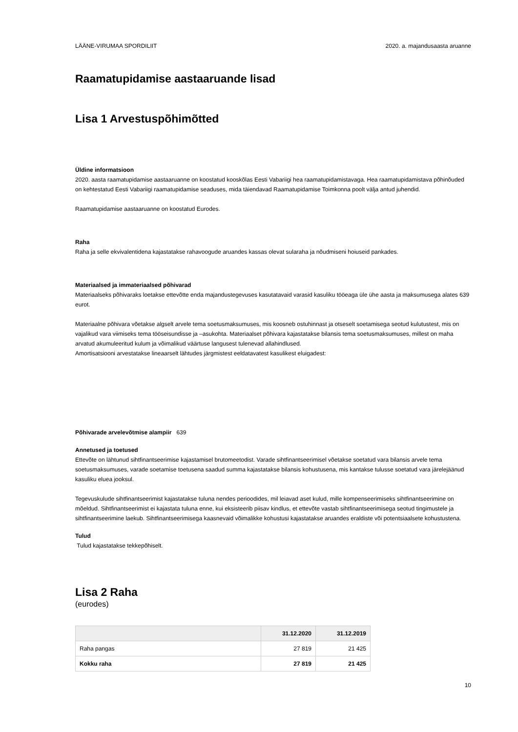LÄÄNE-VIRUMAA SPORDILIIT 2020. a. majandusaasta aruanne
Raamatupidamise aastaaruande lisad
Lisa 1 Arvestuspõhimõtted
Üldine informatsioon
2020. aasta raamatupidamise aastaaruanne on koostatud kooskõlas Eesti Vabariigi hea raamatupidamistavaga. Hea raamatupidamistava põhinõuded on kehtestatud Eesti Vabariigi raamatupidamise seaduses, mida täiendavad Raamatupidamise Toimkonna poolt välja antud juhendid.
Raamatupidamise aastaaruanne on koostatud Eurodes.
Raha
Raha ja selle ekvivalentidena kajastatakse rahavoogude aruandes kassas olevat sularaha ja nõudmiseni hoiuseid pankades.
Materiaalsed ja immateriaalsed põhivarad
Materiaalseks põhivaraks loetakse ettevõtte enda majandustegevuses kasutatavaid varasid kasuliku tööeaga üle ühe aasta ja maksumusega alates 639 eurot.
Materiaalne põhivara võetakse algselt arvele tema soetusmaksumuses, mis koosneb ostuhinnast ja otseselt soetamisega seotud kulutustest, mis on vajalikud vara viimiseks tema tööseisundisse ja –asukohta. Materiaalset põhivara kajastatakse bilansis tema soetusmaksumuses, millest on maha arvatud akumuleeritud kulum ja võimalikud väärtuse langusest tulenevad allahindlused.
Amortisatsiooni arvestatakse lineaarselt lähtudes järgmistest eeldatavatest kasulikest eluigadest:
Põhivarade arvelevõtmise alampiir 639
Annetused ja toetused
Ettevõte on lähtunud sihtfinantseerimise kajastamisel brutomeetodist. Varade sihtfinantseerimisel võetakse soetatud vara bilansis arvele tema soetusmaksumuses, varade soetamise toetusena saadud summa kajastatakse bilansis kohustusena, mis kantakse tulusse soetatud vara järelejäänud kasuliku eluea jooksul.
Tegevuskulude sihtfinantseerimist kajastatakse tuluna nendes perioodides, mil leiavad aset kulud, mille kompenseerimiseks sihtfinantseerimine on mõeldud. Sihtfinantseerimist ei kajastata tuluna enne, kui eksisteerib piisav kindlus, et ettevõte vastab sihtfinantseerimisega seotud tingimustele ja sihtfinantseerimine laekub. Sihtfinantseerimisega kaasnevaid võimalikke kohustusi kajastatakse aruandes eraldiste või potentsiaalsete kohustustena.
Tulud
Tulud kajastatakse tekkepõhiselt.
Lisa 2 Raha
(eurodes)
| | 31.12.2020 | 31.12.2019 |
| --- | --- | --- |
| Raha pangas | 27 819 | 21 425 |
| Kokku raha | 27 819 | 21 425 |
10